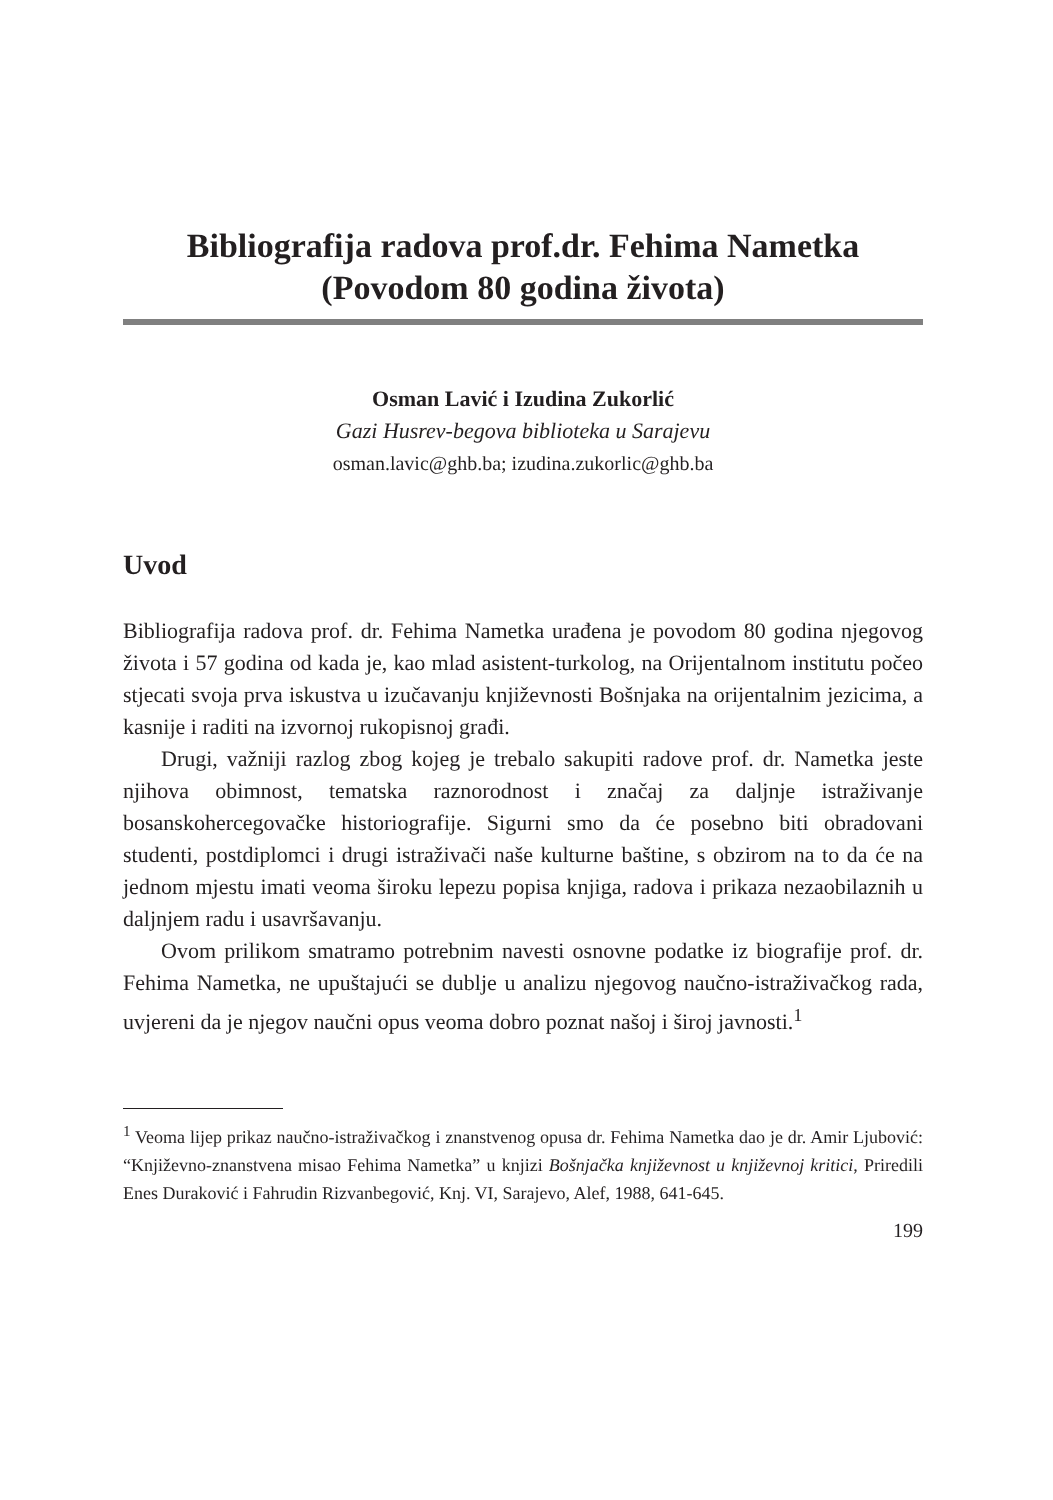Bibliografija radova prof.dr. Fehima Nametka
(Povodom 80 godina života)
Osman Lavić i Izudina Zukorlić
Gazi Husrev-begova biblioteka u Sarajevu
osman.lavic@ghb.ba; izudina.zukorlic@ghb.ba
Uvod
Bibliografija radova prof. dr. Fehima Nametka urađena je povodom 80 godina njegovog života i 57 godina od kada je, kao mlad asistent-turkolog, na Orijentalnom institutu počeo stjecati svoja prva iskustva u izučavanju književnosti Bošnjaka na orijentalnim jezicima, a kasnije i raditi na izvornoj rukopisnoj građi.
Drugi, važniji razlog zbog kojeg je trebalo sakupiti radove prof. dr. Nametka jeste njihova obimnost, tematska raznorodnost i značaj za daljnje istraživanje bosanskohercegovačke historiografije. Sigurni smo da će posebno biti obradovani studenti, postdiplomci i drugi istraživači naše kulturne baštine, s obzirom na to da će na jednom mjestu imati veoma široku lepezu popisa knjiga, radova i prikaza nezaobilaznih u daljnjem radu i usavršavanju.
Ovom prilikom smatramo potrebnim navesti osnovne podatke iz biografije prof. dr. Fehima Nametka, ne upuštajući se dublje u analizu njegovog naučno-istraživačkog rada, uvjereni da je njegov naučni opus veoma dobro poznat našoj i široj javnosti.<sup>1</sup>
<sup>1</sup> Veoma lijep prikaz naučno-istraživačkog i znanstvenog opusa dr. Fehima Nametka dao je dr. Amir Ljubović: “Književno-znanstvena misao Fehima Nametka” u knjizi Bošnjačka književnost u književnoj kritici, Priredili Enes Duraković i Fahrudin Rizvanbegović, Knj. VI, Sarajevo, Alef, 1988, 641-645.
199